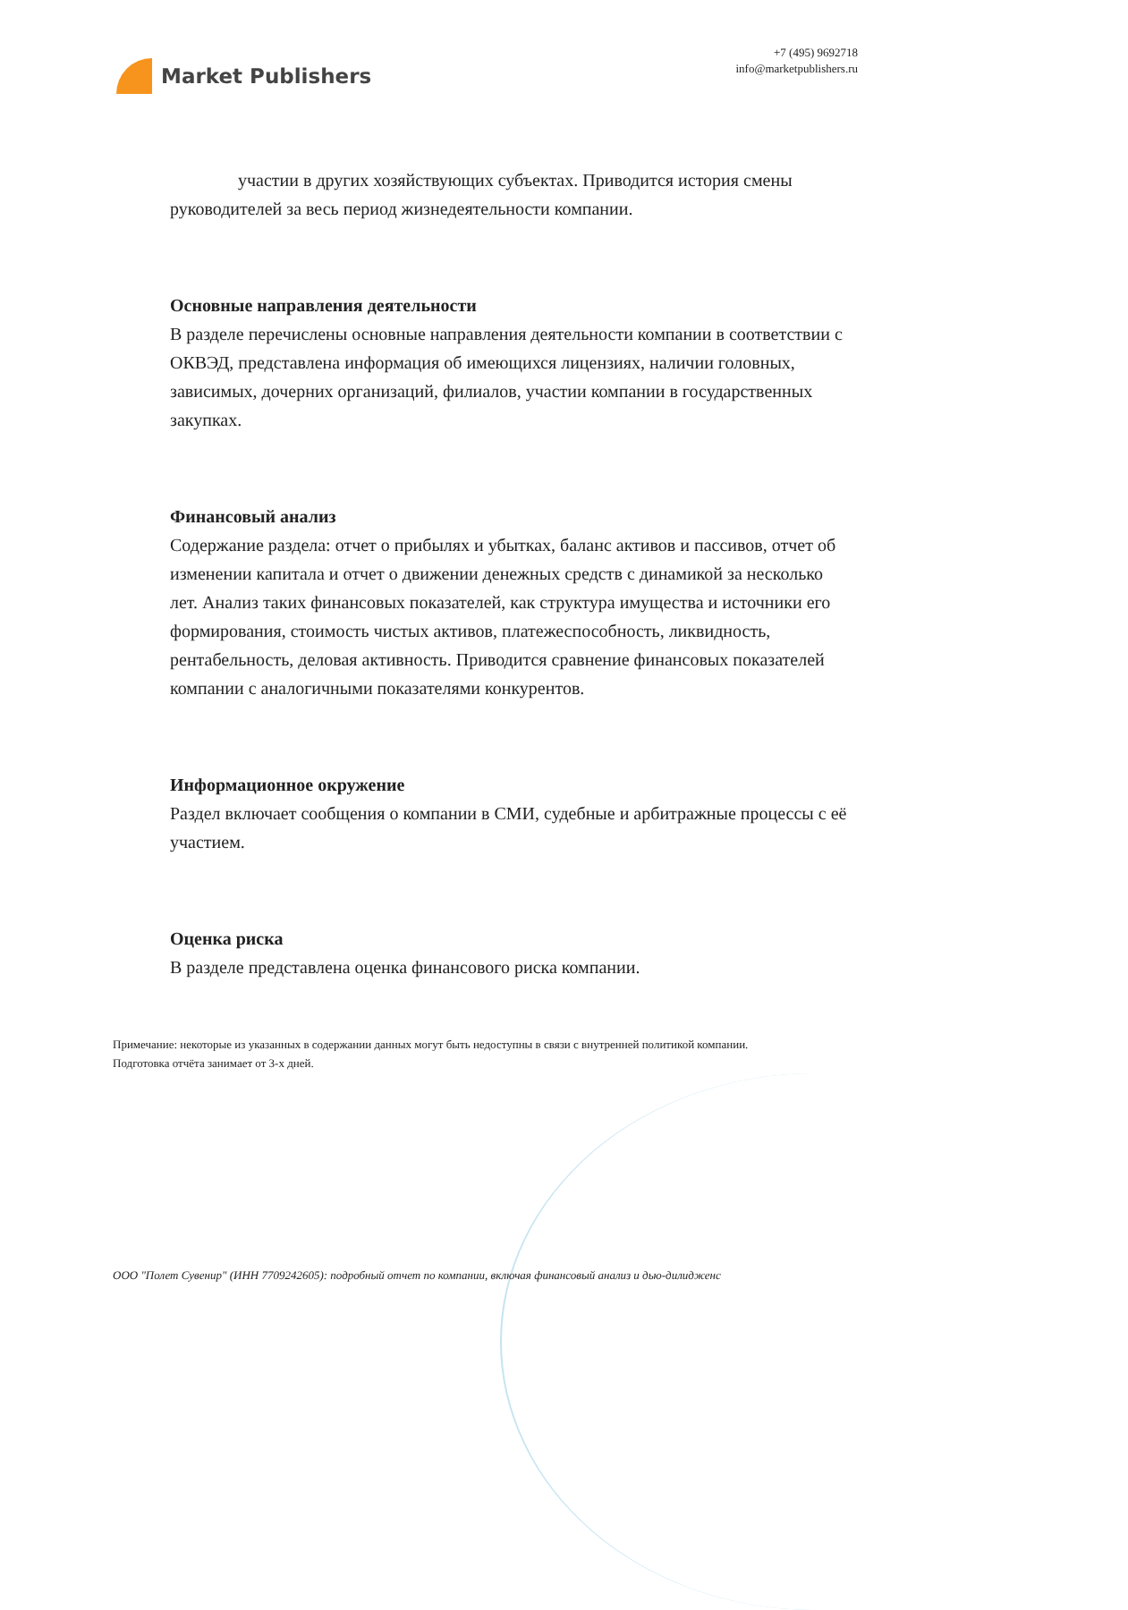Market Publishers
+7 (495) 9692718
info@marketpublishers.ru
участии в других хозяйствующих субъектах. Приводится история смены руководителей за весь период жизнедеятельности компании.
Основные направления деятельности
В разделе перечислены основные направления деятельности компании в соответствии с ОКВЭД, представлена информация об имеющихся лицензиях, наличии головных, зависимых, дочерних организаций, филиалов, участии компании в государственных закупках.
Финансовый анализ
Содержание раздела: отчет о прибылях и убытках, баланс активов и пассивов, отчет об изменении капитала и отчет о движении денежных средств с динамикой за несколько лет. Анализ таких финансовых показателей, как структура имущества и источники его формирования, стоимость чистых активов, платежеспособность, ликвидность, рентабельность, деловая активность. Приводится сравнение финансовых показателей компании с аналогичными показателями конкурентов.
Информационное окружение
Раздел включает сообщения о компании в СМИ, судебные и арбитражные процессы с её участием.
Оценка риска
В разделе представлена оценка финансового риска компании.
Примечание: некоторые из указанных в содержании данных могут быть недоступны в связи с внутренней политикой компании.
Подготовка отчёта занимает от 3-х дней.
ООО "Полет Сувенир" (ИНН 7709242605): подробный отчет по компании, включая финансовый анализ и дью-дилидженс